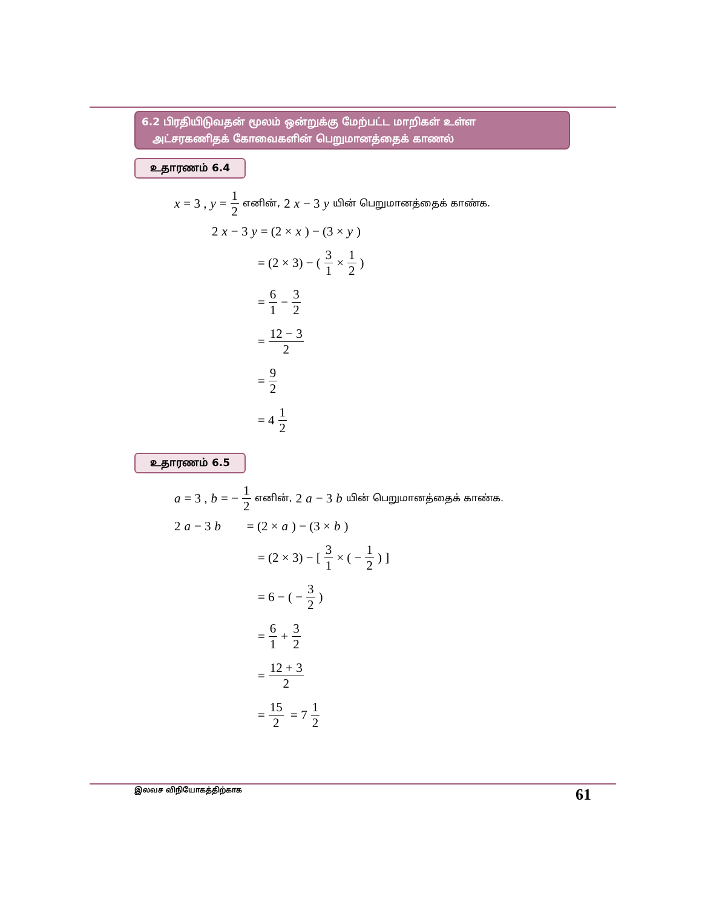6.2 பிரதியிடுவதன் மூலம் ஒன்றுக்கு மேற்பட்ட மாறிகள் உள்ள
அட்சரகணிதக் கோவைகளின் பெறுமானத்தைக் காணல்
உதாரணம் 6.4
x = 3 , y = 1 2 எனின், 2 x − 3 y யின் பெறுமானத்தைக் காண்க.
2 x − 3 y = (2 × x) − (3 × y)
= (2 × 3) − ( 3 1 × 1 2 )
= 6 1 − 3 2
= 12 − 3 2
= 9 2
= 4 1 2
உதாரணம் 6.5
a = 3 , b = − 1 2 எனின், 2 a − 3 b யின் பெறுமானத்தைக் காண்க.
2 a − 3 b = (2 × a) − (3 × b)
= (2 × 3) − [ 3 1 × ( − 1 2 ) ]
= 6 − ( − 3 2 )
= 6 1 + 3 2
= 12 + 3 2
= 15 2 = 7 1 2
இலவச விநியோகத்திற்காக 61